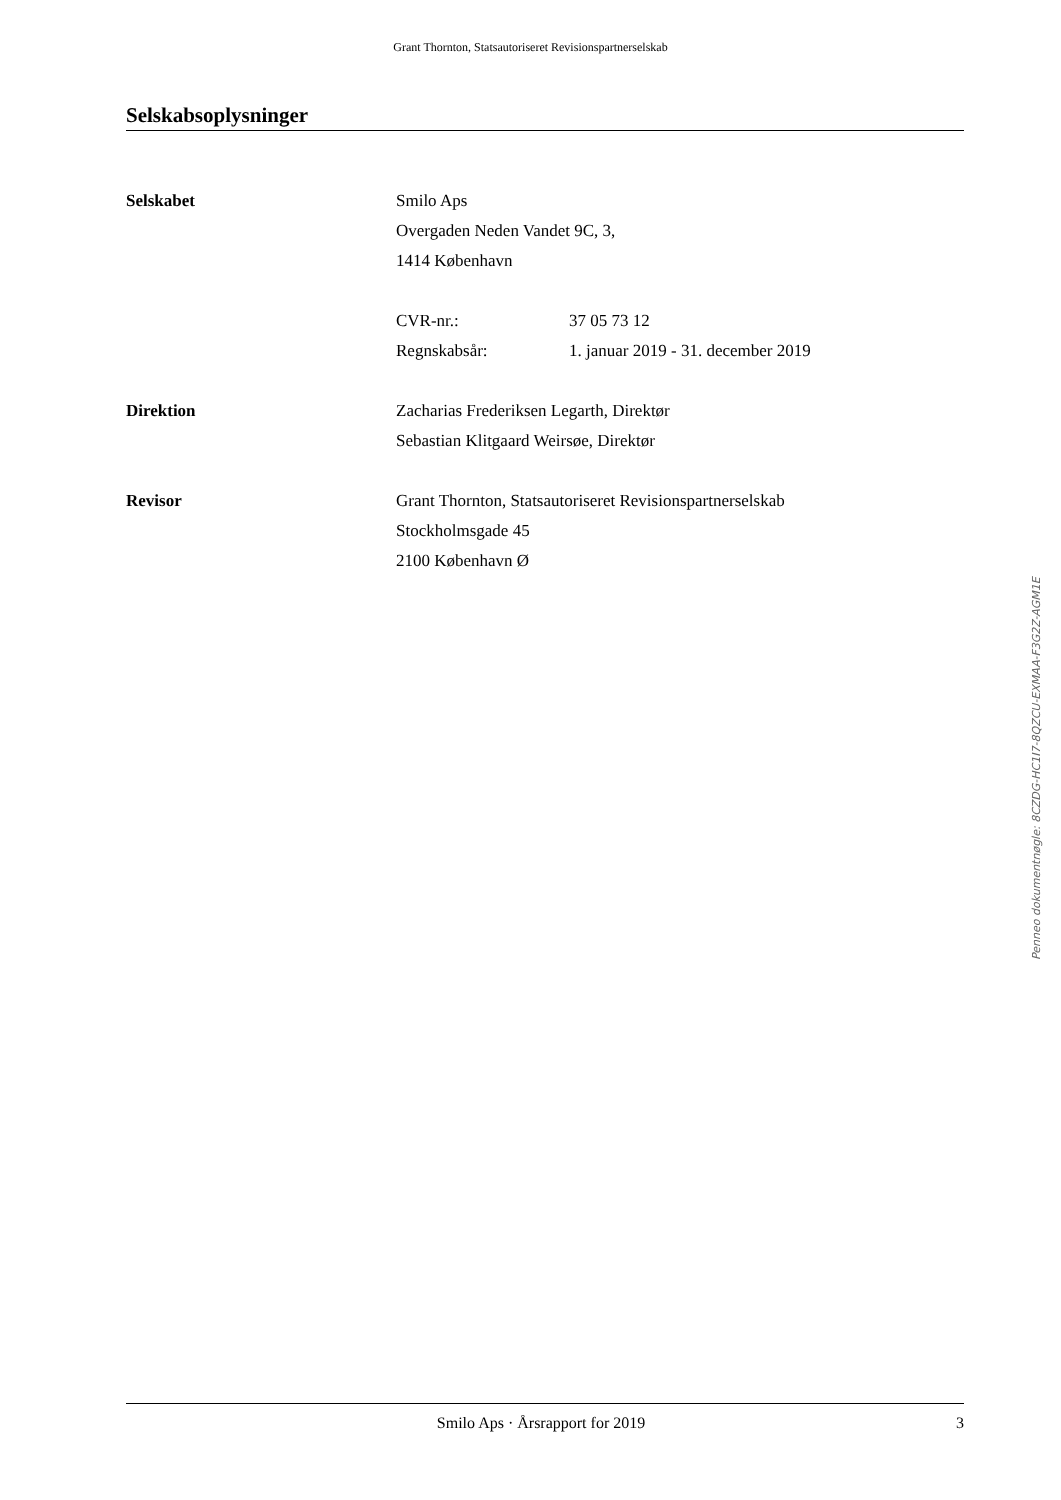Grant Thornton, Statsautoriseret Revisionspartnerselskab
Selskabsoplysninger
Selskabet Smilo Aps
Overgaden Neden Vandet 9C, 3,
1414 København
CVR-nr.: 37 05 73 12
Regnskabsår: 1. januar 2019 - 31. december 2019
Direktion Zacharias Frederiksen Legarth, Direktør
Sebastian Klitgaard Weirsøe, Direktør
Revisor Grant Thornton, Statsautoriseret Revisionspartnerselskab
Stockholmsgade 45
2100 København Ø
Penneo dokumentnøgle: 8CZDG-HC1I7-8QZCU-EXMAA-F3G2Z-AGM1E
Smilo Aps · Årsrapport for 2019 3